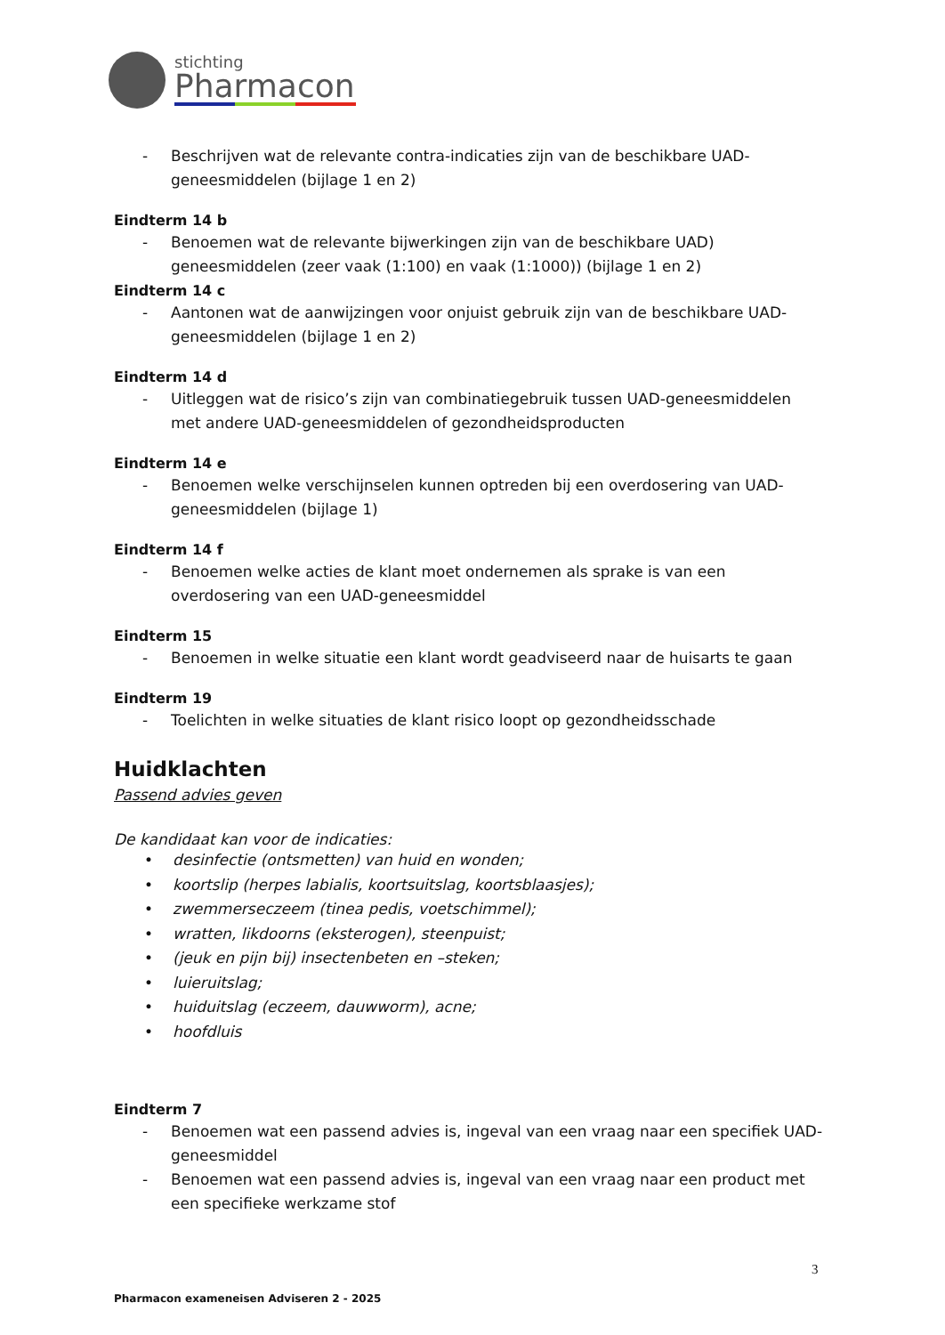stichting
Pharmacon
- Beschrijven wat de relevante contra-indicaties zijn van de beschikbare UAD-geneesmiddelen (bijlage 1 en 2)
Eindterm 14 b
- Benoemen wat de relevante bijwerkingen zijn van de beschikbare UAD) geneesmiddelen (zeer vaak (1:100) en vaak (1:1000)) (bijlage 1 en 2)
Eindterm 14 c
- Aantonen wat de aanwijzingen voor onjuist gebruik zijn van de beschikbare UAD-geneesmiddelen (bijlage 1 en 2)
Eindterm 14 d
- Uitleggen wat de risico’s zijn van combinatiegebruik tussen UAD-geneesmiddelen met andere UAD-geneesmiddelen of gezondheidsproducten
Eindterm 14 e
- Benoemen welke verschijnselen kunnen optreden bij een overdosering van UAD-geneesmiddelen (bijlage 1)
Eindterm 14 f
- Benoemen welke acties de klant moet ondernemen als sprake is van een overdosering van een UAD-geneesmiddel
Eindterm 15
- Benoemen in welke situatie een klant wordt geadviseerd naar de huisarts te gaan
Eindterm 19
- Toelichten in welke situaties de klant risico loopt op gezondheidsschade
Huidklachten
Passend advies geven
De kandidaat kan voor de indicaties:
• desinfectie (ontsmetten) van huid en wonden;
• koortslip (herpes labialis, koortsuitslag, koortsblaasjes);
• zwemmerseczeem (tinea pedis, voetschimmel);
• wratten, likdoorns (eksterogen), steenpuist;
• (jeuk en pijn bij) insectenbeten en –steken;
• luieruitslag;
• huiduitslag (eczeem, dauwworm), acne;
• hoofdluis
Eindterm 7
- Benoemen wat een passend advies is, ingeval van een vraag naar een specifiek UAD-geneesmiddel
- Benoemen wat een passend advies is, ingeval van een vraag naar een product met een specifieke werkzame stof
3
Pharmacon exameneisen Adviseren 2 - 2025